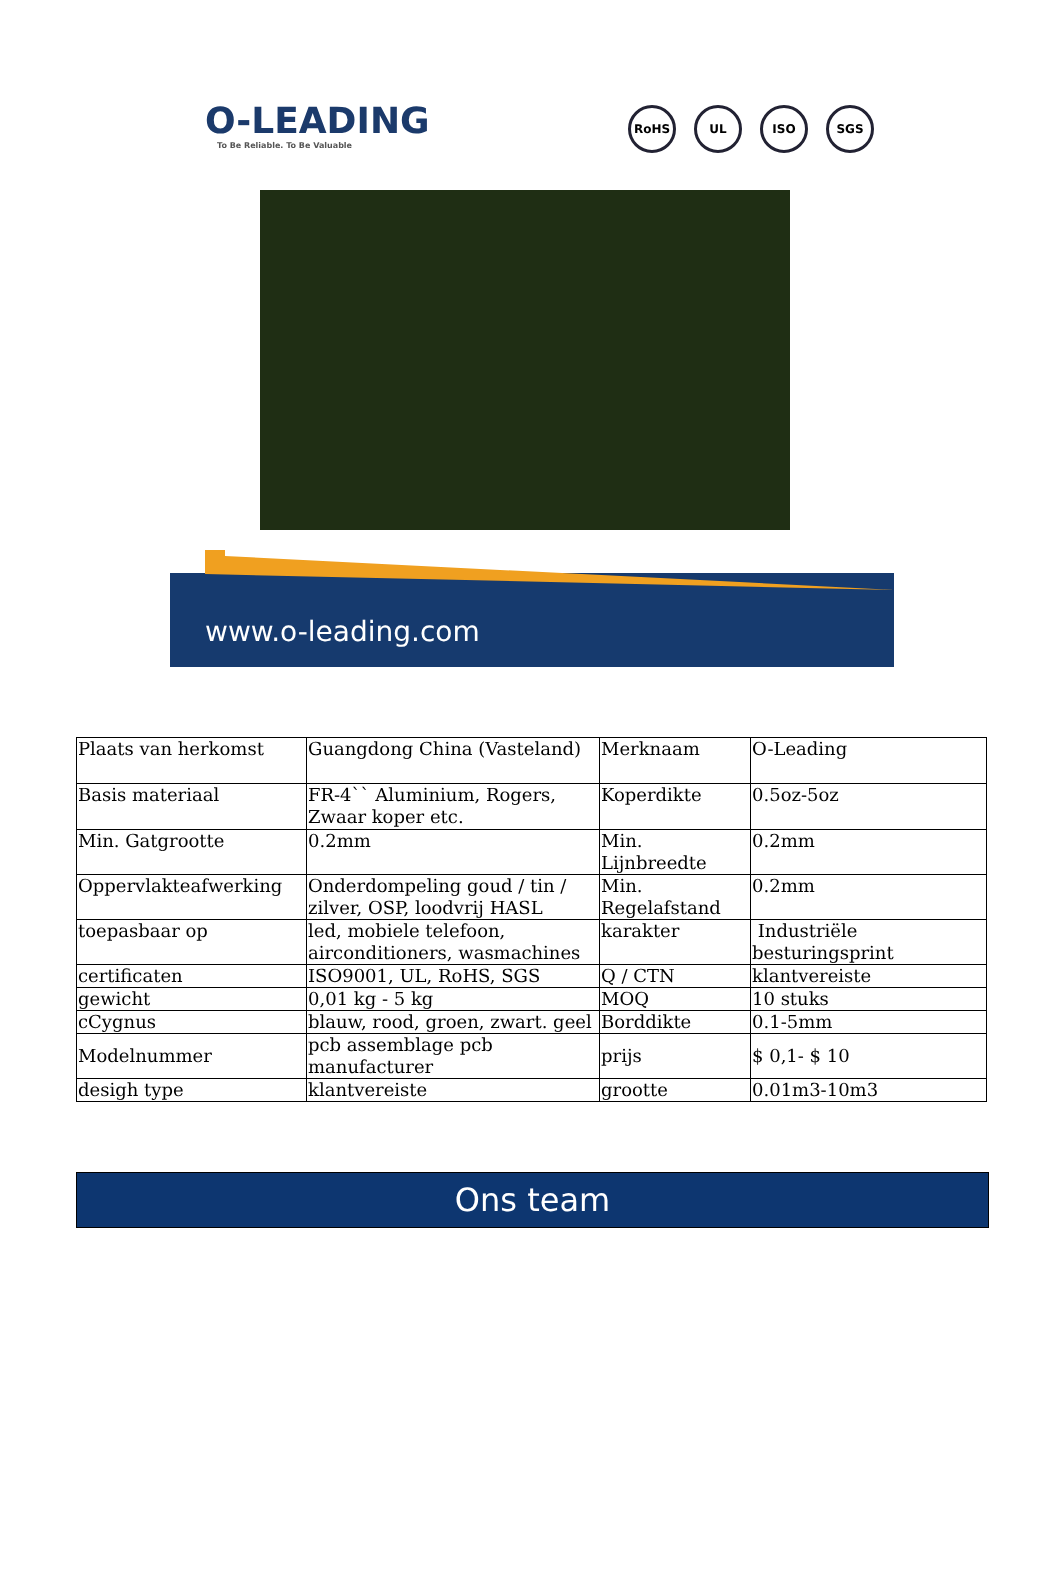O-LEADING
To Be Reliable. To Be Valuable
RoHS UL ISO SGS
www.o-leading.com
| Plaats van herkomst | Guangdong China (Vasteland) | Merknaam | O-Leading |
| Basis materiaal | FR-4`` Aluminium, Rogers, Zwaar koper etc. | Koperdikte | 0.5oz-5oz |
| Min. Gatgrootte | 0.2mm | Min. Lijnbreedte | 0.2mm |
| Oppervlakteafwerking | Onderdompeling goud / tin / zilver, OSP, loodvrij HASL | Min. Regelafstand | 0.2mm |
| toepasbaar op | led, mobiele telefoon, airconditioners, wasmachines | karakter | Industriële besturingsprint |
| certificaten | ISO9001, UL, RoHS, SGS | Q / CTN | klantvereiste |
| gewicht | 0,01 kg - 5 kg | MOQ | 10 stuks |
| cCygnus | blauw, rood, groen, zwart. geel | Borddikte | 0.1-5mm |
| Modelnummer | pcb assemblage pcb manufacturer | prijs | $ 0,1- $ 10 |
| desigh type | klantvereiste | grootte | 0.01m3-10m3 |
Ons team